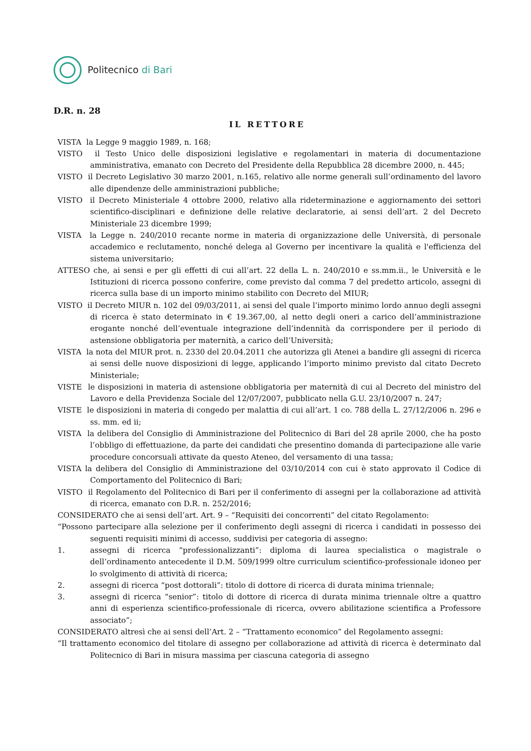Politecnico di Bari
D.R. n. 28
IL RETTORE
VISTA la Legge 9 maggio 1989, n. 168;
VISTO il Testo Unico delle disposizioni legislative e regolamentari in materia di documentazione amministrativa, emanato con Decreto del Presidente della Repubblica 28 dicembre 2000, n. 445;
VISTO il Decreto Legislativo 30 marzo 2001, n.165, relativo alle norme generali sull’ordinamento del lavoro alle dipendenze delle amministrazioni pubbliche;
VISTO il Decreto Ministeriale 4 ottobre 2000, relativo alla rideterminazione e aggiornamento dei settori scientifico-disciplinari e definizione delle relative declaratorie, ai sensi dell’art. 2 del Decreto Ministeriale 23 dicembre 1999;
VISTA la Legge n. 240/2010 recante norme in materia di organizzazione delle Università, di personale accademico e reclutamento, nonché delega al Governo per incentivare la qualità e l'efficienza del sistema universitario;
ATTESO che, ai sensi e per gli effetti di cui all’art. 22 della L. n. 240/2010 e ss.mm.ii., le Università e le Istituzioni di ricerca possono conferire, come previsto dal comma 7 del predetto articolo, assegni di ricerca sulla base di un importo minimo stabilito con Decreto del MIUR;
VISTO il Decreto MIUR n. 102 del 09/03/2011, ai sensi del quale l’importo minimo lordo annuo degli assegni di ricerca è stato determinato in € 19.367,00, al netto degli oneri a carico dell’amministrazione erogante nonché dell’eventuale integrazione dell’indennità da corrispondere per il periodo di astensione obbligatoria per maternità, a carico dell’Università;
VISTA la nota del MIUR prot. n. 2330 del 20.04.2011 che autorizza gli Atenei a bandire gli assegni di ricerca ai sensi delle nuove disposizioni di legge, applicando l’importo minimo previsto dal citato Decreto Ministeriale;
VISTE le disposizioni in materia di astensione obbligatoria per maternità di cui al Decreto del ministro del Lavoro e della Previdenza Sociale del 12/07/2007, pubblicato nella G.U. 23/10/2007 n. 247;
VISTE le disposizioni in materia di congedo per malattia di cui all’art. 1 co. 788 della L. 27/12/2006 n. 296 e ss. mm. ed ii;
VISTA la delibera del Consiglio di Amministrazione del Politecnico di Bari del 28 aprile 2000, che ha posto l’obbligo di effettuazione, da parte dei candidati che presentino domanda di partecipazione alle varie procedure concorsuali attivate da questo Ateneo, del versamento di una tassa;
VISTA la delibera del Consiglio di Amministrazione del 03/10/2014 con cui è stato approvato il Codice di Comportamento del Politecnico di Bari;
VISTO il Regolamento del Politecnico di Bari per il conferimento di assegni per la collaborazione ad attività di ricerca, emanato con D.R. n. 252/2016;
CONSIDERATO che ai sensi dell’art. Art. 9 – “Requisiti dei concorrenti” del citato Regolamento:
“Possono partecipare alla selezione per il conferimento degli assegni di ricerca i candidati in possesso dei seguenti requisiti minimi di accesso, suddivisi per categoria di assegno:
1. assegni di ricerca “professionalizzanti”: diploma di laurea specialistica o magistrale o dell’ordinamento antecedente il D.M. 509/1999 oltre curriculum scientifico-professionale idoneo per lo svolgimento di attività di ricerca;
2. assegni di ricerca “post dottorali”: titolo di dottore di ricerca di durata minima triennale;
3. assegni di ricerca “senior”: titolo di dottore di ricerca di durata minima triennale oltre a quattro anni di esperienza scientifico-professionale di ricerca, ovvero abilitazione scientifica a Professore associato”;
CONSIDERATO altresì che ai sensi dell’Art. 2 – “Trattamento economico” del Regolamento assegni:
“Il trattamento economico del titolare di assegno per collaborazione ad attività di ricerca è determinato dal Politecnico di Bari in misura massima per ciascuna categoria di assegno